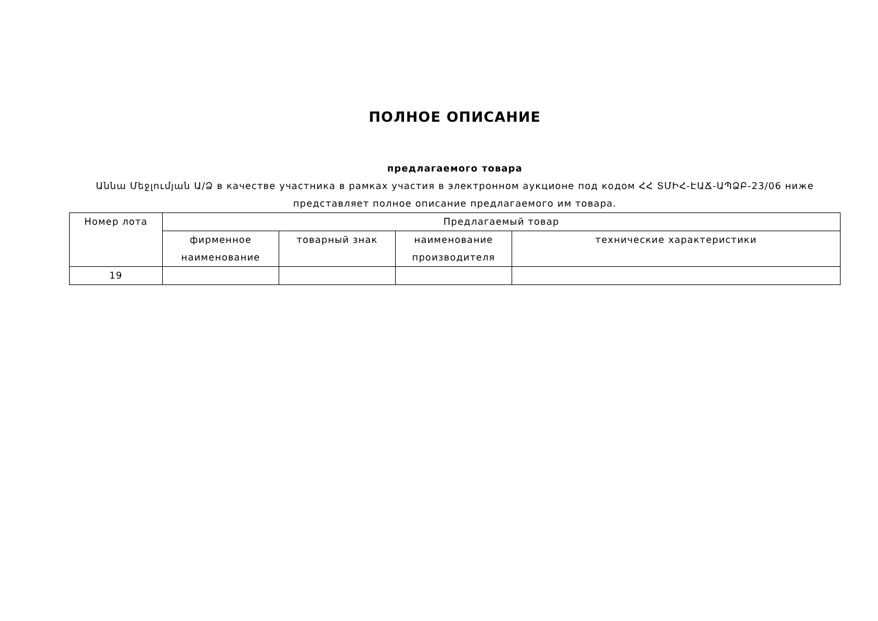ПОЛНОЕ ОПИСАНИЕ
предлагаемого товара
Աննա Մեջլումյան Ա/Ձ в качестве участника в рамках участия в электронном аукционе под кодом ՀՀ ՏՄԻՀ-ԷԱՃ-ԱՊՁԲ-23/06 ниже представляет полное описание предлагаемого им товара.
| Номер лота | Предлагаемый товар | | | |
| --- | --- | --- | --- | --- |
| | фирменное наименование | товарный знак | наименование производителя | технические характеристики |
| 19 | | | | |